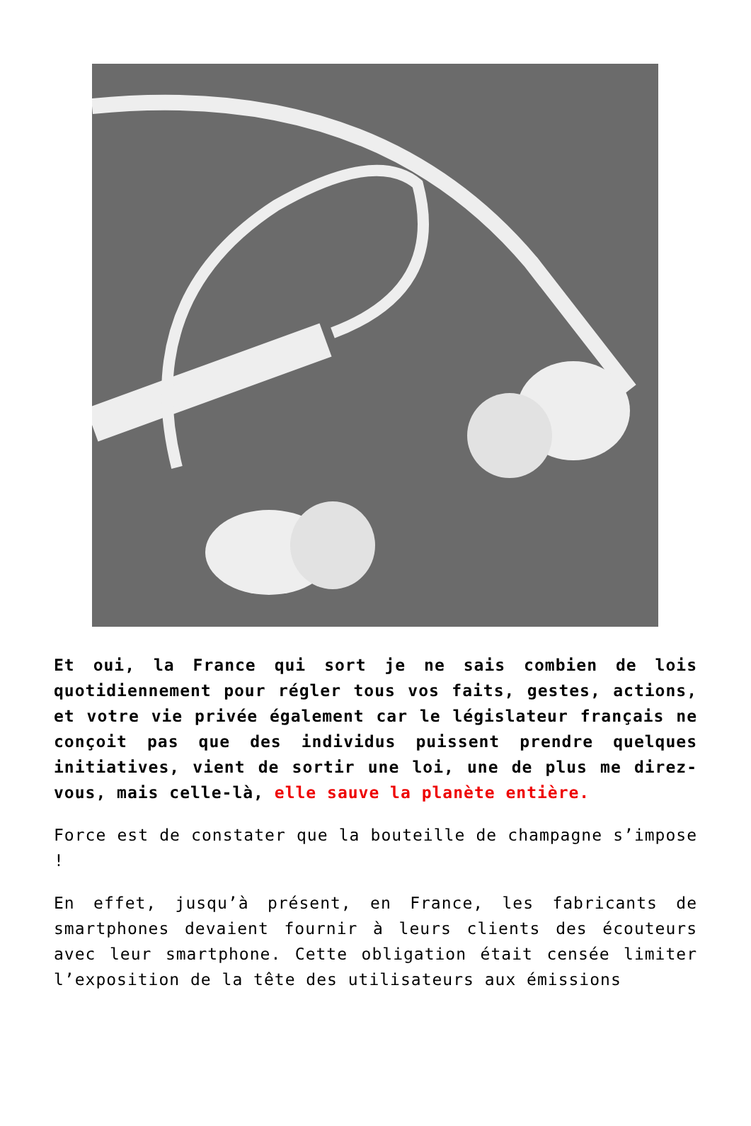Et oui, la France qui sort je ne sais combien de lois quotidiennement pour régler tous vos faits, gestes, actions, et votre vie privée également car le législateur français ne conçoit pas que des individus puissent prendre quelques initiatives, vient de sortir une loi, une de plus me direz-vous, mais celle-là, elle sauve la planète entière.
Force est de constater que la bouteille de champagne s’impose !
En effet, jusqu’à présent, en France, les fabricants de smartphones devaient fournir à leurs clients des écouteurs avec leur smartphone. Cette obligation était censée limiter l’exposition de la tête des utilisateurs aux émissions